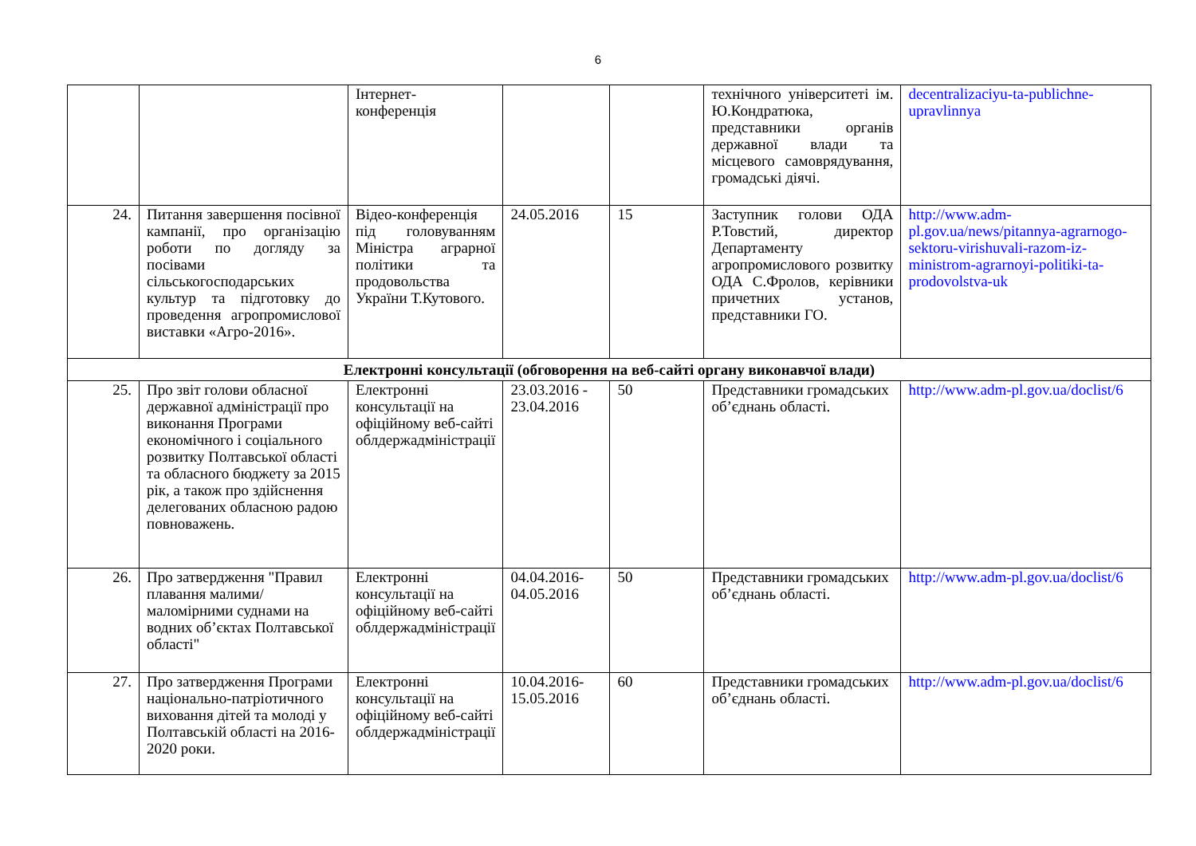6
| | | Інтернет-конференція | | | технічного університеті ім. Ю.Кондратюка, представники органів державної влади та місцевого самоврядування, громадські діячі. | decentralizaciyu-ta-publichne-upravlinnya |
| 24. | Питання завершення посівної кампанії, про організацію роботи по догляду за посівами сільськогосподарських культур та підготовку до проведення агропромислової виставки «Агро-2016». | Відео-конференція під головуванням Міністра аграрної політики та продовольства України Т.Кутового. | 24.05.2016 | 15 | Заступник голови ОДА Р.Товстий, директор Департаменту агропромислового розвитку ОДА С.Фролов, керівники причетних установ, представники ГО. | http://www.adm-pl.gov.ua/news/pitannya-agrarnogo-sektoru-virishuvali-razom-iz-ministrom-agrarnoyi-politiki-ta-prodovolstva-uk |
| Електронні консультації (обговорення на веб-сайті органу виконавчої влади) | | | | | | |
| 25. | Про звіт голови обласної державної адміністрації про виконання Програми економічного і соціального розвитку Полтавської області та обласного бюджету за 2015 рік, а також про здійснення делегованих обласною радою повноважень. | Електронні консультації на офіційному веб-сайті облдержадміністрації | 23.03.2016 - 23.04.2016 | 50 | Представники громадських об’єднань області. | http://www.adm-pl.gov.ua/doclist/6 |
| 26. | Про затвердження "Правил плавання малими/маломірними суднами на водних об’єктах Полтавської області" | Електронні консультації на офіційному веб-сайті облдержадміністрації | 04.04.2016-04.05.2016 | 50 | Представники громадських об’єднань області. | http://www.adm-pl.gov.ua/doclist/6 |
| 27. | Про затвердження Програми національно-патріотичного виховання дітей та молоді у Полтавській області на 2016-2020 роки. | Електронні консультації на офіційному веб-сайті облдержадміністрації | 10.04.2016-15.05.2016 | 60 | Представники громадських об’єднань області. | http://www.adm-pl.gov.ua/doclist/6 |